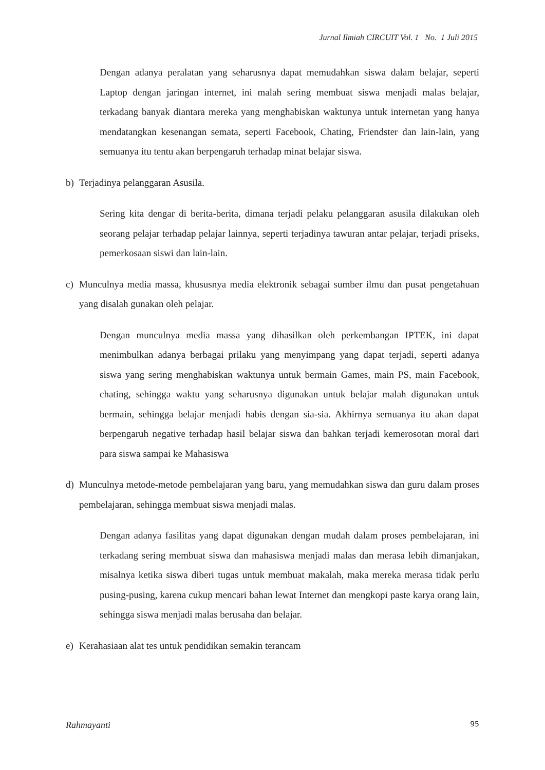Jurnal Ilmiah CIRCUIT Vol. 1 No. 1 Juli 2015
Dengan adanya peralatan yang seharusnya dapat memudahkan siswa dalam belajar, seperti Laptop dengan jaringan internet, ini malah sering membuat siswa menjadi malas belajar, terkadang banyak diantara mereka yang menghabiskan waktunya untuk internetan yang hanya mendatangkan kesenangan semata, seperti Facebook, Chating, Friendster dan lain-lain, yang semuanya itu tentu akan berpengaruh terhadap minat belajar siswa.
b) Terjadinya pelanggaran Asusila.
Sering kita dengar di berita-berita, dimana terjadi pelaku pelanggaran asusila dilakukan oleh seorang pelajar terhadap pelajar lainnya, seperti terjadinya tawuran antar pelajar, terjadi priseks, pemerkosaan siswi dan lain-lain.
c) Munculnya media massa, khususnya media elektronik sebagai sumber ilmu dan pusat pengetahuan yang disalah gunakan oleh pelajar.
Dengan munculnya media massa yang dihasilkan oleh perkembangan IPTEK, ini dapat menimbulkan adanya berbagai prilaku yang menyimpang yang dapat terjadi, seperti adanya siswa yang sering menghabiskan waktunya untuk bermain Games, main PS, main Facebook, chating, sehingga waktu yang seharusnya digunakan untuk belajar malah digunakan untuk bermain, sehingga belajar menjadi habis dengan sia-sia. Akhirnya semuanya itu akan dapat berpengaruh negative terhadap hasil belajar siswa dan bahkan terjadi kemerosotan moral dari para siswa sampai ke Mahasiswa
d) Munculnya metode-metode pembelajaran yang baru, yang memudahkan siswa dan guru dalam proses pembelajaran, sehingga membuat siswa menjadi malas.
Dengan adanya fasilitas yang dapat digunakan dengan mudah dalam proses pembelajaran, ini terkadang sering membuat siswa dan mahasiswa menjadi malas dan merasa lebih dimanjakan, misalnya ketika siswa diberi tugas untuk membuat makalah, maka mereka merasa tidak perlu pusing-pusing, karena cukup mencari bahan lewat Internet dan mengkopi paste karya orang lain, sehingga siswa menjadi malas berusaha dan belajar.
e) Kerahasiaan alat tes untuk pendidikan semakin terancam
Rahmayanti 95